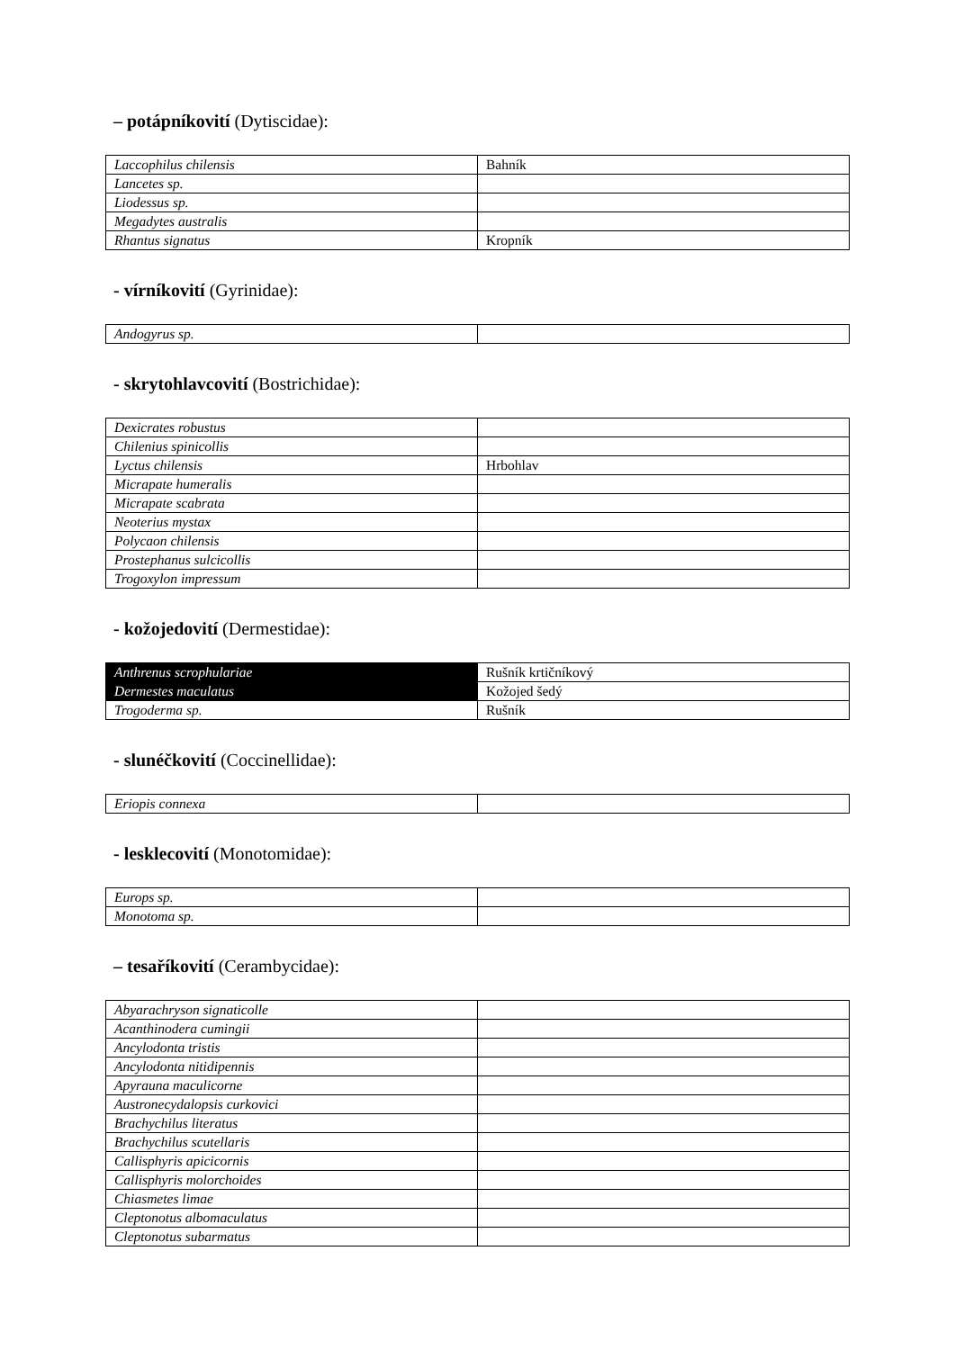– potápníkovití (Dytiscidae):
| Laccophilus chilensis | Bahník |
| Lancetes sp. | |
| Liodessus sp. | |
| Megadytes australis | |
| Rhantus signatus | Kropník |
- vírníkovití (Gyrinidae):
| Andogyrus sp. | |
- skrytohlavcovití (Bostrichidae):
| Dexicrates robustus | |
| Chilenius spinicollis | |
| Lyctus chilensis | Hrbohlav |
| Micrapate humeralis | |
| Micrapate scabrata | |
| Neoterius mystax | |
| Polycaon chilensis | |
| Prostephanus sulcicollis | |
| Trogoxylon impressum | |
- kožojedovití (Dermestidae):
| Anthrenus scrophulariae | Rušník krtičníkový |
| Dermestes maculatus | Kožojed šedý |
| Trogoderma sp. | Rušník |
- slunéčkovití (Coccinellidae):
| Eriopis connexa | |
- lesklecovití (Monotomidae):
| Europs sp. | |
| Monotoma sp. | |
– tesaříkovití (Cerambycidae):
| Abyarachryson signaticolle | |
| Acanthinodera cumingii | |
| Ancylodonta tristis | |
| Ancylodonta nitidipennis | |
| Apyrauna maculicorne | |
| Austronecydalopsis curkovici | |
| Brachychilus literatus | |
| Brachychilus scutellaris | |
| Callisphyris apicicornis | |
| Callisphyris molorchoides | |
| Chiasmetes limae | |
| Cleptonotus albomaculatus | |
| Cleptonotus subarmatus | |